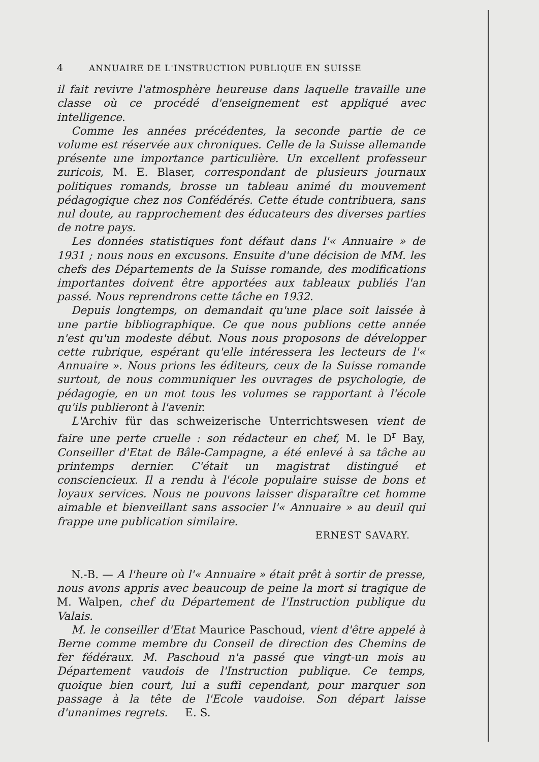4 ANNUAIRE DE L'INSTRUCTION PUBLIQUE EN SUISSE
il fait revivre l'atmosphère heureuse dans laquelle travaille une classe où ce procédé d'enseignement est appliqué avec intelligence.
Comme les années précédentes, la seconde partie de ce volume est réservée aux chroniques. Celle de la Suisse allemande présente une importance particulière. Un excellent professeur zuricois, M. E. Blaser, correspondant de plusieurs journaux politiques romands, brosse un tableau animé du mouvement pédagogique chez nos Confédérés. Cette étude contribuera, sans nul doute, au rapprochement des éducateurs des diverses parties de notre pays.
Les données statistiques font défaut dans l'« Annuaire » de 1931 ; nous nous en excusons. Ensuite d'une décision de MM. les chefs des Départements de la Suisse romande, des modifications importantes doivent être apportées aux tableaux publiés l'an passé. Nous reprendrons cette tâche en 1932.
Depuis longtemps, on demandait qu'une place soit laissée à une partie bibliographique. Ce que nous publions cette année n'est qu'un modeste début. Nous nous proposons de développer cette rubrique, espérant qu'elle intéressera les lecteurs de l'« Annuaire ». Nous prions les éditeurs, ceux de la Suisse romande surtout, de nous communiquer les ouvrages de psychologie, de pédagogie, en un mot tous les volumes se rapportant à l'école qu'ils publieront à l'avenir.
L'Archiv für das schweizerische Unterrichtswesen vient de faire une perte cruelle : son rédacteur en chef, M. le D<sup>r</sup> Bay, Conseiller d'Etat de Bâle-Campagne, a été enlevé à sa tâche au printemps dernier. C'était un magistrat distingué et consciencieux. Il a rendu à l'école populaire suisse de bons et loyaux services. Nous ne pouvons laisser disparaître cet homme aimable et bienveillant sans associer l'« Annuaire » au deuil qui frappe une publication similaire.
ERNEST SAVARY.
N.-B. — A l'heure où l'« Annuaire » était prêt à sortir de presse, nous avons appris avec beaucoup de peine la mort si tragique de M. Walpen, chef du Département de l'Instruction publique du Valais.
M. le conseiller d'Etat Maurice Paschoud, vient d'être appelé à Berne comme membre du Conseil de direction des Chemins de fer fédéraux. M. Paschoud n'a passé que vingt-un mois au Département vaudois de l'Instruction publique. Ce temps, quoique bien court, lui a suffi cependant, pour marquer son passage à la tête de l'Ecole vaudoise. Son départ laisse d'unanimes regrets. E. S.